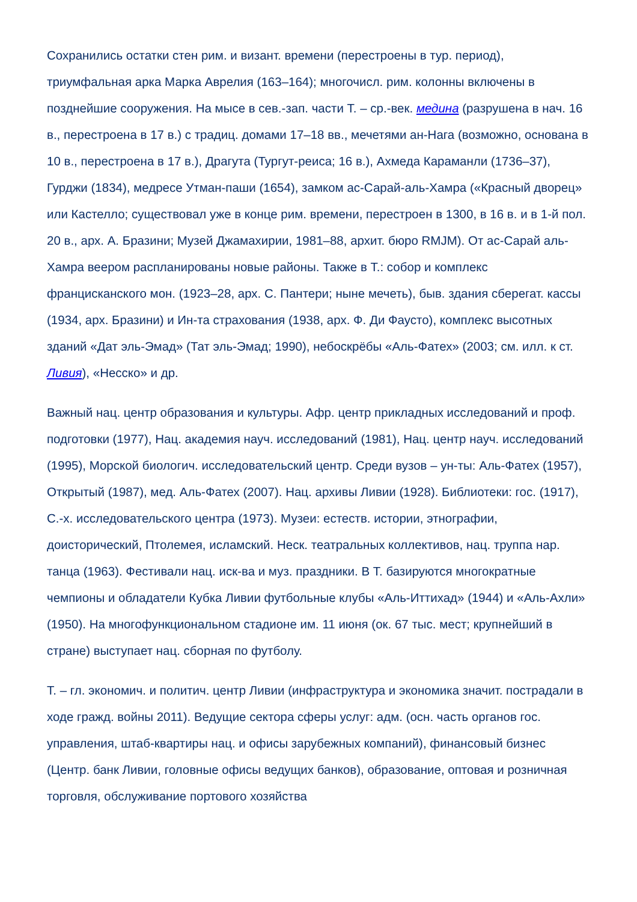Сохранились остатки стен рим. и визант. времени (перестроены в тур. период), триумфальная арка Марка Аврелия (163–164); многочисл. рим. колонны включены в позднейшие сооружения. На мысе в сев.-зап. части Т. – ср.-век. медина (разрушена в нач. 16 в., перестроена в 17 в.) с традиц. домами 17–18 вв., мечетями ан-Нага (возможно, основана в 10 в., перестроена в 17 в.), Драгута (Тургут-реиса; 16 в.), Ахмеда Караманли (1736–37), Гурджи (1834), медресе Утман-паши (1654), замком ас-Сарай-аль-Хамра («Красный дворец» или Кастелло; существовал уже в конце рим. времени, перестроен в 1300, в 16 в. и в 1-й пол. 20 в., арх. А. Бразини; Музей Джамахирии, 1981–88, архит. бюро RMJM). От ас-Сарай аль-Хамра веером распланированы новые районы. Также в Т.: собор и комплекс францисканского мон. (1923–28, арх. С. Пантери; ныне мечеть), быв. здания сберегат. кассы (1934, арх. Бразини) и Ин-та страхования (1938, арх. Ф. Ди Фаусто), комплекс высотных зданий «Дат эль-Эмад» (Тат эль-Эмад; 1990), небоскрёбы «Аль-Фатех» (2003; см. илл. к ст. Ливия), «Несско» и др.
Важный нац. центр образования и культуры. Афр. центр прикладных исследований и проф. подготовки (1977), Нац. академия науч. исследований (1981), Нац. центр науч. исследований (1995), Морской биологич. исследовательский центр. Среди вузов – ун-ты: Аль-Фатех (1957), Открытый (1987), мед. Аль-Фатех (2007). Нац. архивы Ливии (1928). Библиотеки: гос. (1917), С.-х. исследовательского центра (1973). Музеи: естеств. истории, этнографии, доисторический, Птолемея, исламский. Неск. театральных коллективов, нац. труппа нар. танца (1963). Фестивали нац. иск-ва и муз. праздники. В Т. базируются многократные чемпионы и обладатели Кубка Ливии футбольные клубы «Аль-Иттихад» (1944) и «Аль-Ахли» (1950). На многофункциональном стадионе им. 11 июня (ок. 67 тыс. мест; крупнейший в стране) выступает нац. сборная по футболу.
Т. – гл. экономич. и политич. центр Ливии (инфраструктура и экономика значит. пострадали в ходе гражд. войны 2011). Ведущие сектора сферы услуг: адм. (осн. часть органов гос. управления, штаб-квартиры нац. и офисы зарубежных компаний), финансовый бизнес (Центр. банк Ливии, головные офисы ведущих банков), образование, оптовая и розничная торговля, обслуживание портового хозяйства